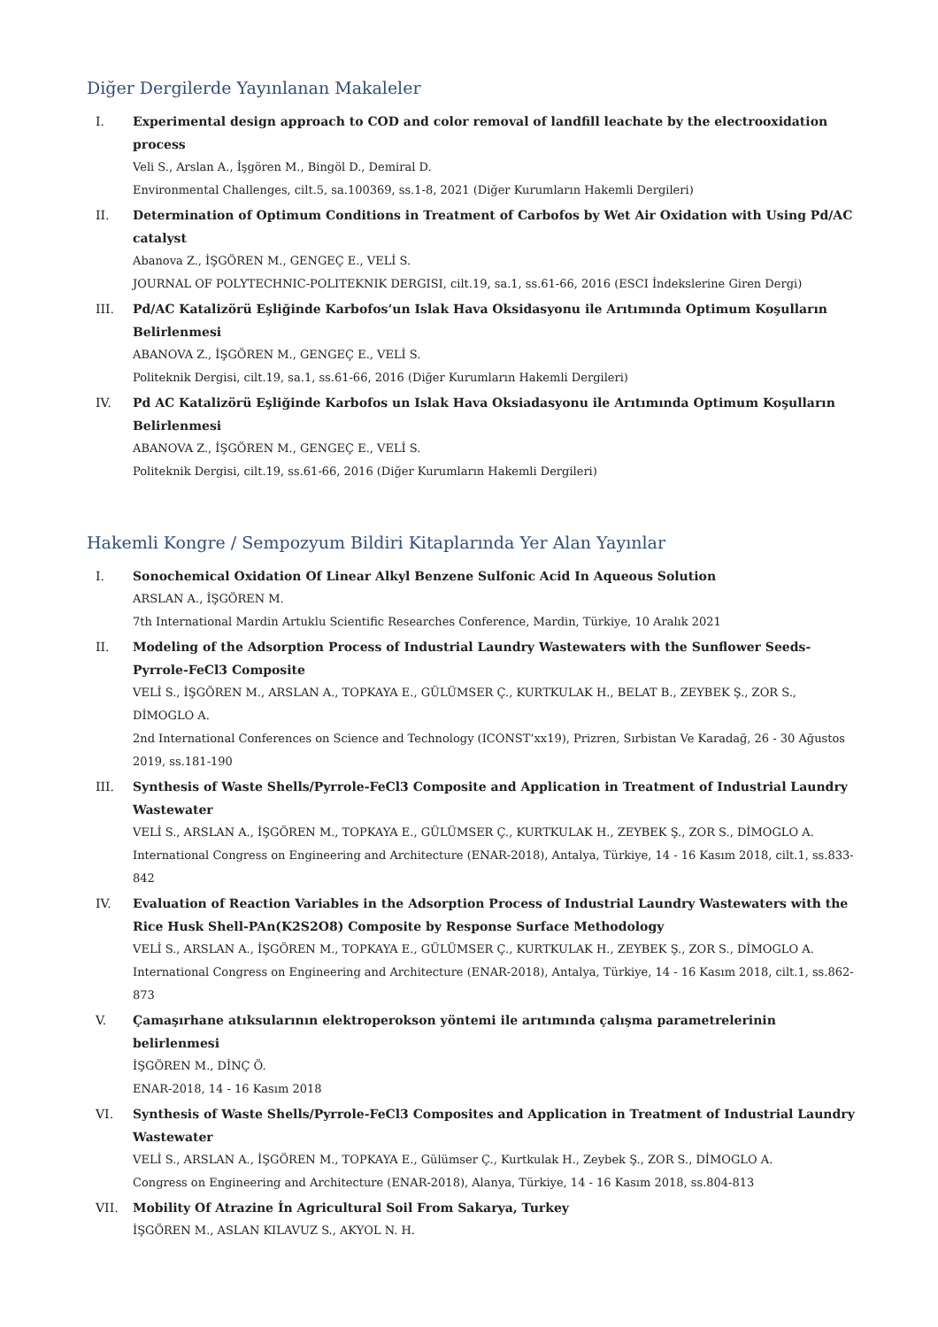Diğer Dergilerde Yayınlanan Makaleler
I. Experimental design approach to COD and color removal of landfill leachate by the electrooxidation process
Veli S., Arslan A., İşgören M., Bingöl D., Demiral D.
Environmental Challenges, cilt.5, sa.100369, ss.1-8, 2021 (Diğer Kurumların Hakemli Dergileri)
II. Determination of Optimum Conditions in Treatment of Carbofos by Wet Air Oxidation with Using Pd/AC catalyst
Abanova Z., İŞGÖREN M., GENGEÇ E., VELİ S.
JOURNAL OF POLYTECHNIC-POLITEKNIK DERGISI, cilt.19, sa.1, ss.61-66, 2016 (ESCI İndekslerine Giren Dergi)
III. Pd/AC Katalizörü Eşliğinde Karbofos’un Islak Hava Oksidasyonu ile Arıtımında Optimum Koşulların Belirlenmesi
ABANOVA Z., İŞGÖREN M., GENGEÇ E., VELİ S.
Politeknik Dergisi, cilt.19, sa.1, ss.61-66, 2016 (Diğer Kurumların Hakemli Dergileri)
IV. Pd AC Katalizörü Eşliğinde Karbofos un Islak Hava Oksiadasyonu ile Arıtımında Optimum Koşulların Belirlenmesi
ABANOVA Z., İŞGÖREN M., GENGEÇ E., VELİ S.
Politeknik Dergisi, cilt.19, ss.61-66, 2016 (Diğer Kurumların Hakemli Dergileri)
Hakemli Kongre / Sempozyum Bildiri Kitaplarında Yer Alan Yayınlar
I. Sonochemical Oxidation Of Linear Alkyl Benzene Sulfonic Acid In Aqueous Solution
ARSLAN A., İŞGÖREN M.
7th International Mardin Artuklu Scientific Researches Conference, Mardin, Türkiye, 10 Aralık 2021
II. Modeling of the Adsorption Process of Industrial Laundry Wastewaters with the Sunflower Seeds-Pyrrole-FeCl3 Composite
VELİ S., İŞGÖREN M., ARSLAN A., TOPKAYA E., GÜLÜMSER Ç., KURTKULAK H., BELAT B., ZEYBEK Ş., ZOR S., DİMOGLO A.
2nd International Conferences on Science and Technology (ICONST’xx19), Prizren, Sırbistan Ve Karadağ, 26 - 30 Ağustos 2019, ss.181-190
III. Synthesis of Waste Shells/Pyrrole-FeCl3 Composite and Application in Treatment of Industrial Laundry Wastewater
VELİ S., ARSLAN A., İŞGÖREN M., TOPKAYA E., GÜLÜMSER Ç., KURTKULAK H., ZEYBEK Ş., ZOR S., DİMOGLO A.
International Congress on Engineering and Architecture (ENAR-2018), Antalya, Türkiye, 14 - 16 Kasım 2018, cilt.1, ss.833-842
IV. Evaluation of Reaction Variables in the Adsorption Process of Industrial Laundry Wastewaters with the Rice Husk Shell-PAn(K2S2O8) Composite by Response Surface Methodology
VELİ S., ARSLAN A., İŞGÖREN M., TOPKAYA E., GÜLÜMSER Ç., KURTKULAK H., ZEYBEK Ş., ZOR S., DİMOGLO A.
International Congress on Engineering and Architecture (ENAR-2018), Antalya, Türkiye, 14 - 16 Kasım 2018, cilt.1, ss.862-873
V. Çamaşırhane atıksularının elektroperokson yöntemi ile arıtımında çalışma parametrelerinin belirlenmesi
İŞGÖREN M., DİNÇ Ö.
ENAR-2018, 14 - 16 Kasım 2018
VI. Synthesis of Waste Shells/Pyrrole-FeCl3 Composites and Application in Treatment of Industrial Laundry Wastewater
VELİ S., ARSLAN A., İŞGÖREN M., TOPKAYA E., Gülümser Ç., Kurtkulak H., Zeybek Ş., ZOR S., DİMOGLO A.
Congress on Engineering and Architecture (ENAR-2018), Alanya, Türkiye, 14 - 16 Kasım 2018, ss.804-813
VII. Mobility Of Atrazine İn Agricultural Soil From Sakarya, Turkey
İŞGÖREN M., ASLAN KILAVUZ S., AKYOL N. H.